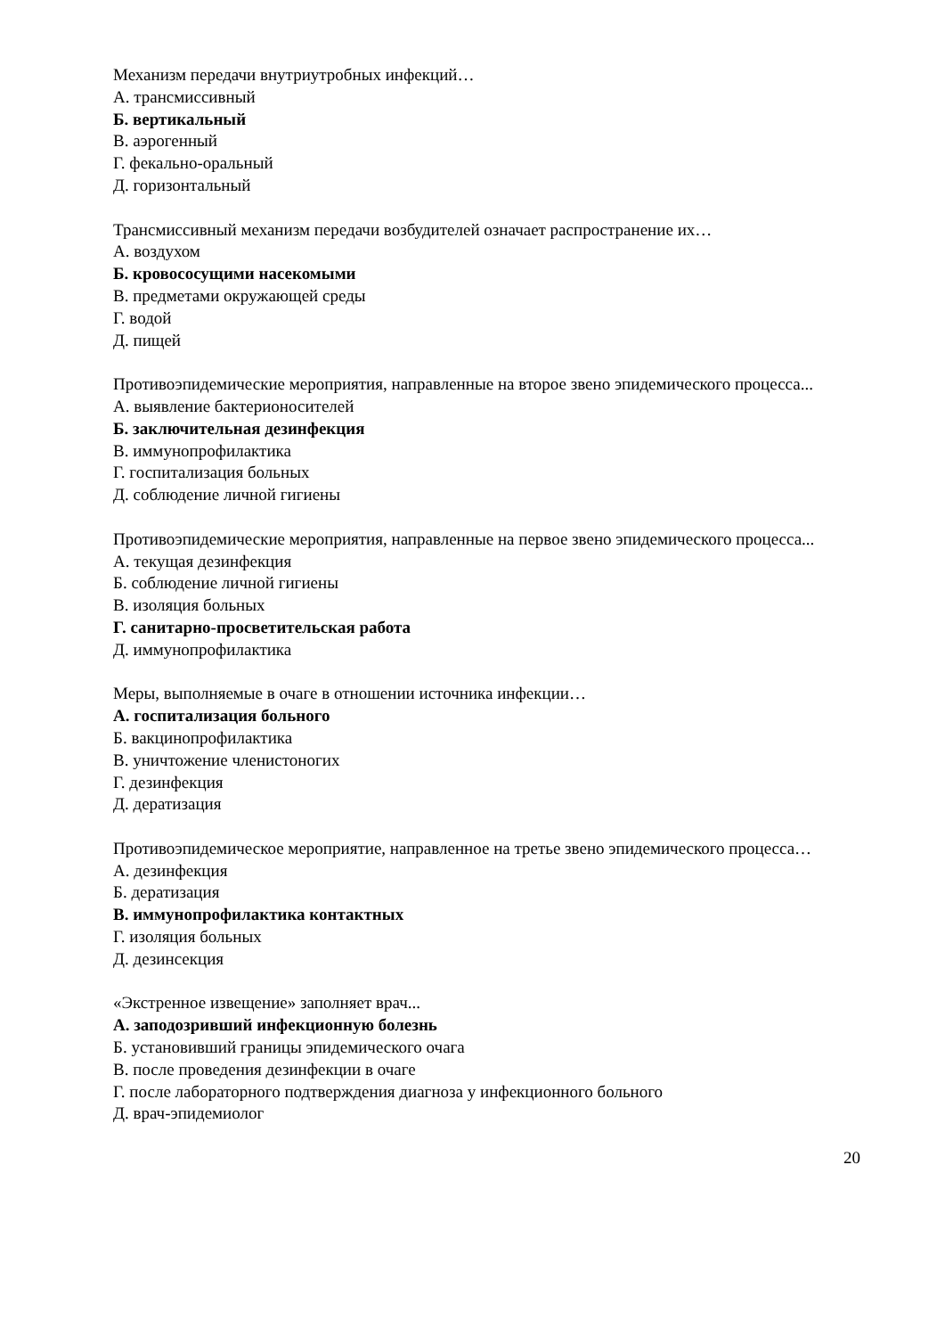Механизм передачи внутриутробных инфекций…
А. трансмиссивный
Б. вертикальный
В. аэрогенный
Г. фекально-оральный
Д. горизонтальный
Трансмиссивный механизм передачи возбудителей означает распространение их…
А. воздухом
Б. кровососущими насекомыми
В. предметами окружающей среды
Г. водой
Д. пищей
Противоэпидемические мероприятия, направленные на второе звено эпидемического процесса...
А. выявление бактерионосителей
Б. заключительная дезинфекция
В. иммунопрофилактика
Г. госпитализация больных
Д. соблюдение личной гигиены
Противоэпидемические мероприятия, направленные на первое звено эпидемического процесса...
А. текущая дезинфекция
Б. соблюдение личной гигиены
В. изоляция больных
Г. санитарно-просветительская работа
Д. иммунопрофилактика
Меры, выполняемые в очаге в отношении источника инфекции…
А. госпитализация больного
Б. вакцинопрофилактика
В. уничтожение членистоногих
Г. дезинфекция
Д. дератизация
Противоэпидемическое мероприятие, направленное на третье звено эпидемического процесса…
А. дезинфекция
Б. дератизация
В. иммунопрофилактика контактных
Г. изоляция больных
Д. дезинсекция
«Экстренное извещение» заполняет врач...
А. заподозривший инфекционную болезнь
Б. установивший границы эпидемического очага
В. после проведения дезинфекции в очаге
Г. после лабораторного подтверждения диагноза у инфекционного больного
Д. врач-эпидемиолог
20